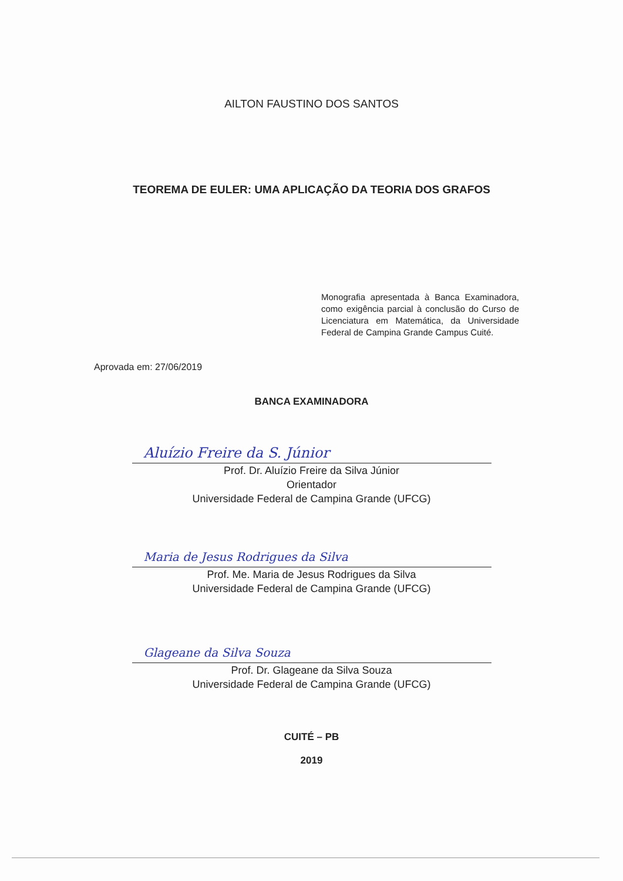AILTON FAUSTINO DOS SANTOS
TEOREMA DE EULER: UMA APLICAÇÃO DA TEORIA DOS GRAFOS
Monografia apresentada à Banca Examinadora, como exigência parcial à conclusão do Curso de Licenciatura em Matemática, da Universidade Federal de Campina Grande Campus Cuité.
Aprovada em: 27/06/2019
BANCA EXAMINADORA
Aluízio Freire da S. Júnior
Prof. Dr. Aluízio Freire da Silva Júnior
Orientador
Universidade Federal de Campina Grande (UFCG)
Maria de Jesus Rodrigues da Silva
Prof. Me. Maria de Jesus Rodrigues da Silva
Universidade Federal de Campina Grande (UFCG)
Glageane da Silva Souza
Prof. Dr. Glageane da Silva Souza
Universidade Federal de Campina Grande (UFCG)
CUITÉ – PB
2019